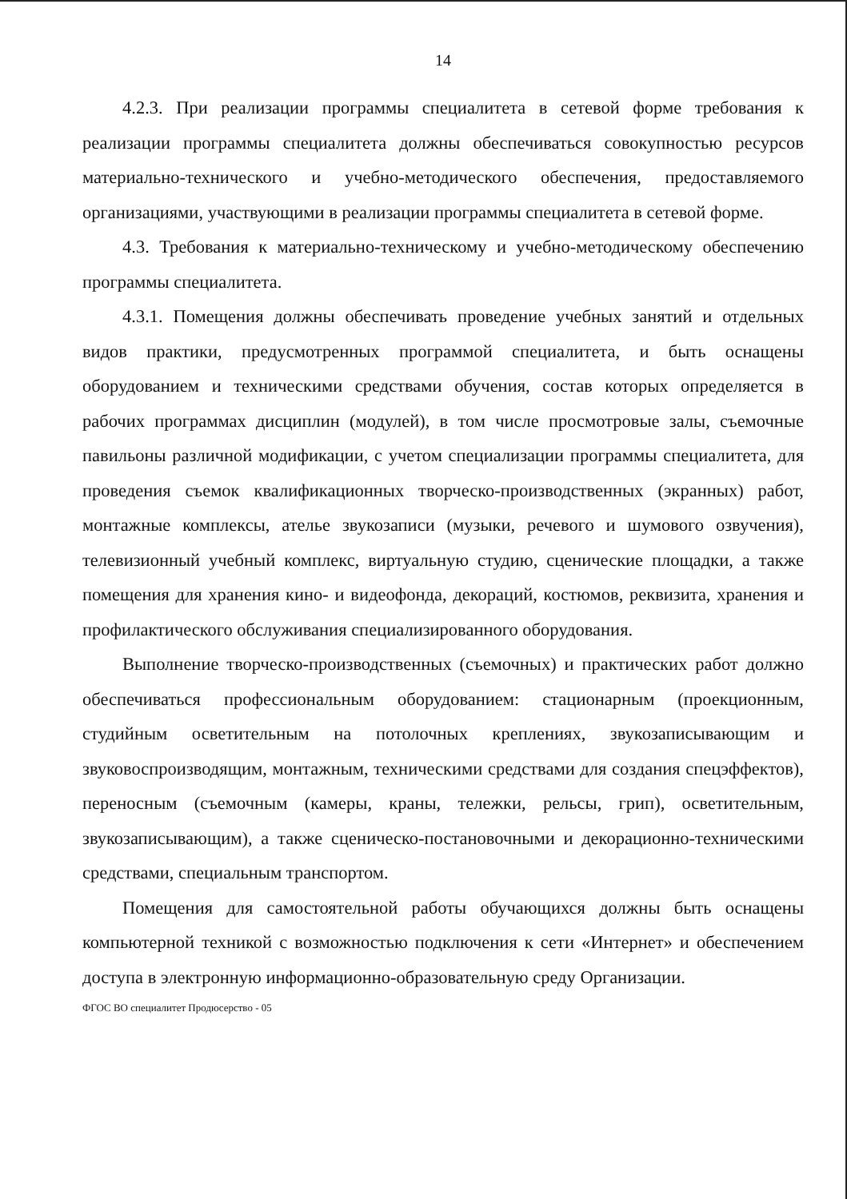14
4.2.3. При реализации программы специалитета в сетевой форме требования к реализации программы специалитета должны обеспечиваться совокупностью ресурсов материально-технического и учебно-методического обеспечения, предоставляемого организациями, участвующими в реализации программы специалитета в сетевой форме.
4.3. Требования к материально-техническому и учебно-методическому обеспечению программы специалитета.
4.3.1. Помещения должны обеспечивать проведение учебных занятий и отдельных видов практики, предусмотренных программой специалитета, и быть оснащены оборудованием и техническими средствами обучения, состав которых определяется в рабочих программах дисциплин (модулей), в том числе просмотровые залы, съемочные павильоны различной модификации, с учетом специализации программы специалитета, для проведения съемок квалификационных творческо-производственных (экранных) работ, монтажные комплексы, ателье звукозаписи (музыки, речевого и шумового озвучения), телевизионный учебный комплекс, виртуальную студию, сценические площадки, а также помещения для хранения кино- и видеофонда, декораций, костюмов, реквизита, хранения и профилактического обслуживания специализированного оборудования.
Выполнение творческо-производственных (съемочных) и практических работ должно обеспечиваться профессиональным оборудованием: стационарным (проекционным, студийным осветительным на потолочных креплениях, звукозаписывающим и звуковоспроизводящим, монтажным, техническими средствами для создания спецэффектов), переносным (съемочным (камеры, краны, тележки, рельсы, грип), осветительным, звукозаписывающим), а также сценическо-постановочными и декорационно-техническими средствами, специальным транспортом.
Помещения для самостоятельной работы обучающихся должны быть оснащены компьютерной техникой с возможностью подключения к сети «Интернет» и обеспечением доступа в электронную информационно-образовательную среду Организации.
ФГОС ВО специалитет Продюсерство - 05